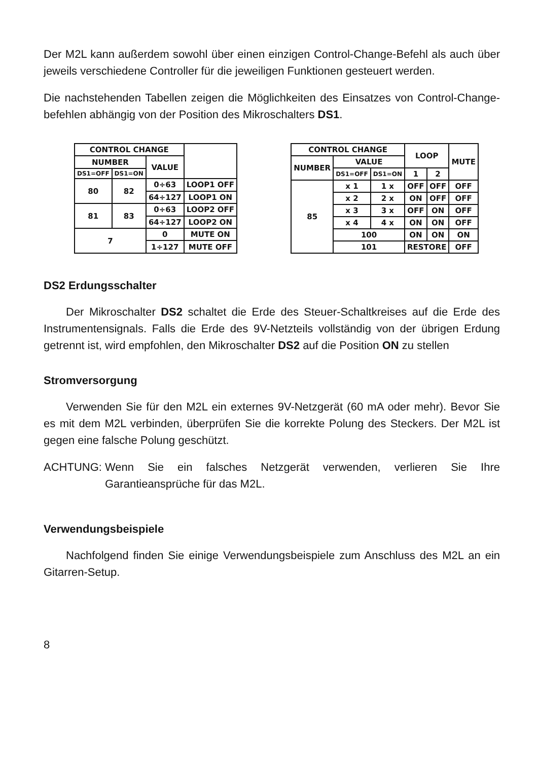Der M2L kann außerdem sowohl über einen einzigen Control-Change-Befehl als auch über jeweils verschiedene Controller für die jeweiligen Funktionen gesteuert werden.
Die nachstehenden Tabellen zeigen die Möglichkeiten des Einsatzes von Control-Change-befehlen abhängig von der Position des Mikroschalters DS1.
| CONTROL CHANGE | | | |
| --- | --- | --- | --- |
| NUMBER | | VALUE | |
| DS1=OFF | DS1=ON | | |
| 80 | 82 | 0÷63 | LOOP1 OFF |
| | | 64÷127 | LOOP1 ON |
| 81 | 83 | 0÷63 | LOOP2 OFF |
| | | 64÷127 | LOOP2 ON |
| 7 | | 0 | MUTE ON |
| | | 1÷127 | MUTE OFF |
| CONTROL CHANGE | | | LOOP | | MUTE |
| --- | --- | --- | --- | --- | --- |
| NUMBER | VALUE | | | | |
| | DS1=OFF | DS1=ON | 1 | 2 | |
| 85 | x 1 | 1 x | OFF | OFF | OFF |
| | x 2 | 2 x | ON | OFF | OFF |
| | x 3 | 3 x | OFF | ON | OFF |
| | x 4 | 4 x | ON | ON | OFF |
| | 100 | | ON | ON | ON |
| | 101 | | RESTORE | | OFF |
DS2 Erdungsschalter
Der Mikroschalter DS2 schaltet die Erde des Steuer-Schaltkreises auf die Erde des Instrumentensignals. Falls die Erde des 9V-Netzteils vollständig von der übrigen Erdung getrennt ist, wird empfohlen, den Mikroschalter DS2 auf die Position ON zu stellen
Stromversorgung
Verwenden Sie für den M2L ein externes 9V-Netzgerät (60 mA oder mehr). Bevor Sie es mit dem M2L verbinden, überprüfen Sie die korrekte Polung des Steckers. Der M2L ist gegen eine falsche Polung geschützt.
ACHTUNG: Wenn Sie ein falsches Netzgerät verwenden, verlieren Sie Ihre Garantieansprüche für das M2L.
Verwendungsbeispiele
Nachfolgend finden Sie einige Verwendungsbeispiele zum Anschluss des M2L an ein Gitarren-Setup.
8